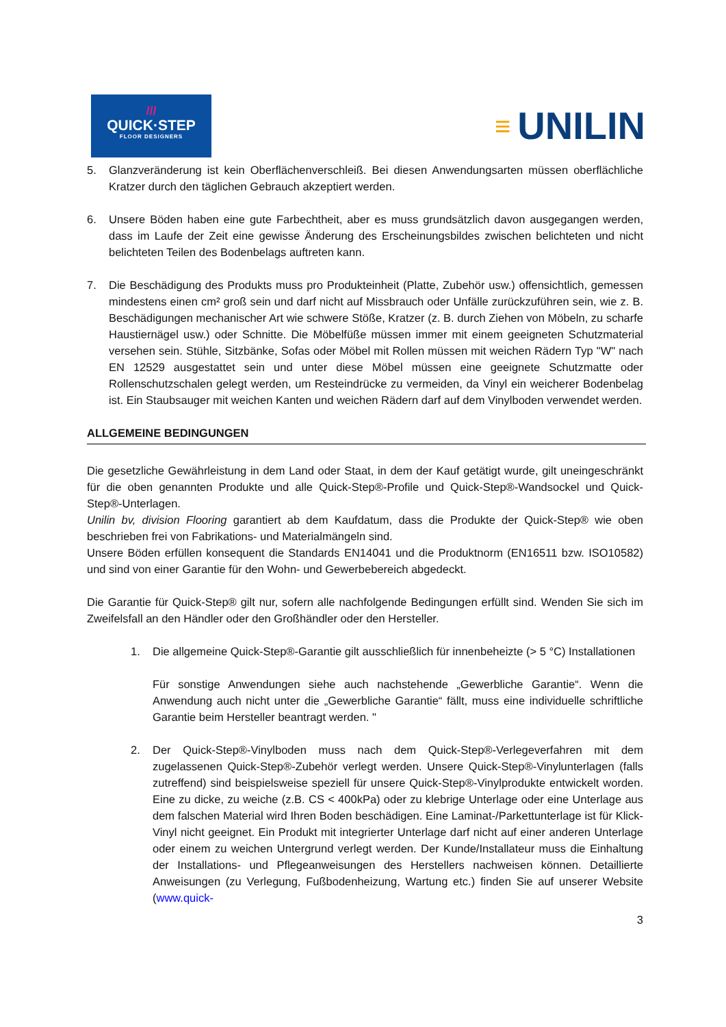///
QUICK·STEP
FLOOR DESIGNERS
≡ UNILIN
5. Glanzveränderung ist kein Oberflächenverschleiß. Bei diesen Anwendungsarten müssen oberflächliche Kratzer durch den täglichen Gebrauch akzeptiert werden.
6. Unsere Böden haben eine gute Farbechtheit, aber es muss grundsätzlich davon ausgegangen werden, dass im Laufe der Zeit eine gewisse Änderung des Erscheinungsbildes zwischen belichteten und nicht belichteten Teilen des Bodenbelags auftreten kann.
7. Die Beschädigung des Produkts muss pro Produkteinheit (Platte, Zubehör usw.) offensichtlich, gemessen mindestens einen cm² groß sein und darf nicht auf Missbrauch oder Unfälle zurückzuführen sein, wie z. B. Beschädigungen mechanischer Art wie schwere Stöße, Kratzer (z. B. durch Ziehen von Möbeln, zu scharfe Haustiernägel usw.) oder Schnitte. Die Möbelfüße müssen immer mit einem geeigneten Schutzmaterial versehen sein. Stühle, Sitzbänke, Sofas oder Möbel mit Rollen müssen mit weichen Rädern Typ "W" nach EN 12529 ausgestattet sein und unter diese Möbel müssen eine geeignete Schutzmatte oder Rollenschutzschalen gelegt werden, um Resteindrücke zu vermeiden, da Vinyl ein weicherer Bodenbelag ist. Ein Staubsauger mit weichen Kanten und weichen Rädern darf auf dem Vinylboden verwendet werden.
ALLGEMEINE BEDINGUNGEN
Die gesetzliche Gewährleistung in dem Land oder Staat, in dem der Kauf getätigt wurde, gilt uneingeschränkt für die oben genannten Produkte und alle Quick-Step®-Profile und Quick-Step®-Wandsockel und Quick-Step®-Unterlagen.
Unilin bv, division Flooring garantiert ab dem Kaufdatum, dass die Produkte der Quick-Step® wie oben beschrieben frei von Fabrikations- und Materialmängeln sind.
Unsere Böden erfüllen konsequent die Standards EN14041 und die Produktnorm (EN16511 bzw. ISO10582) und sind von einer Garantie für den Wohn- und Gewerbebereich abgedeckt.
Die Garantie für Quick-Step® gilt nur, sofern alle nachfolgende Bedingungen erfüllt sind. Wenden Sie sich im Zweifelsfall an den Händler oder den Großhändler oder den Hersteller.
1. Die allgemeine Quick-Step®-Garantie gilt ausschließlich für innenbeheizte (> 5 °C) Installationen
Für sonstige Anwendungen siehe auch nachstehende „Gewerbliche Garantie“. Wenn die Anwendung auch nicht unter die „Gewerbliche Garantie“ fällt, muss eine individuelle schriftliche Garantie beim Hersteller beantragt werden. "
2. Der Quick-Step®-Vinylboden muss nach dem Quick-Step®-Verlegeverfahren mit dem zugelassenen Quick-Step®-Zubehör verlegt werden. Unsere Quick-Step®-Vinylunterlagen (falls zutreffend) sind beispielsweise speziell für unsere Quick-Step®-Vinylprodukte entwickelt worden. Eine zu dicke, zu weiche (z.B. CS < 400kPa) oder zu klebrige Unterlage oder eine Unterlage aus dem falschen Material wird Ihren Boden beschädigen. Eine Laminat-/Parkettunterlage ist für Klick-Vinyl nicht geeignet. Ein Produkt mit integrierter Unterlage darf nicht auf einer anderen Unterlage oder einem zu weichen Untergrund verlegt werden. Der Kunde/Installateur muss die Einhaltung der Installations- und Pflegeanweisungen des Herstellers nachweisen können. Detaillierte Anweisungen (zu Verlegung, Fußbodenheizung, Wartung etc.) finden Sie auf unserer Website (www.quick-
3